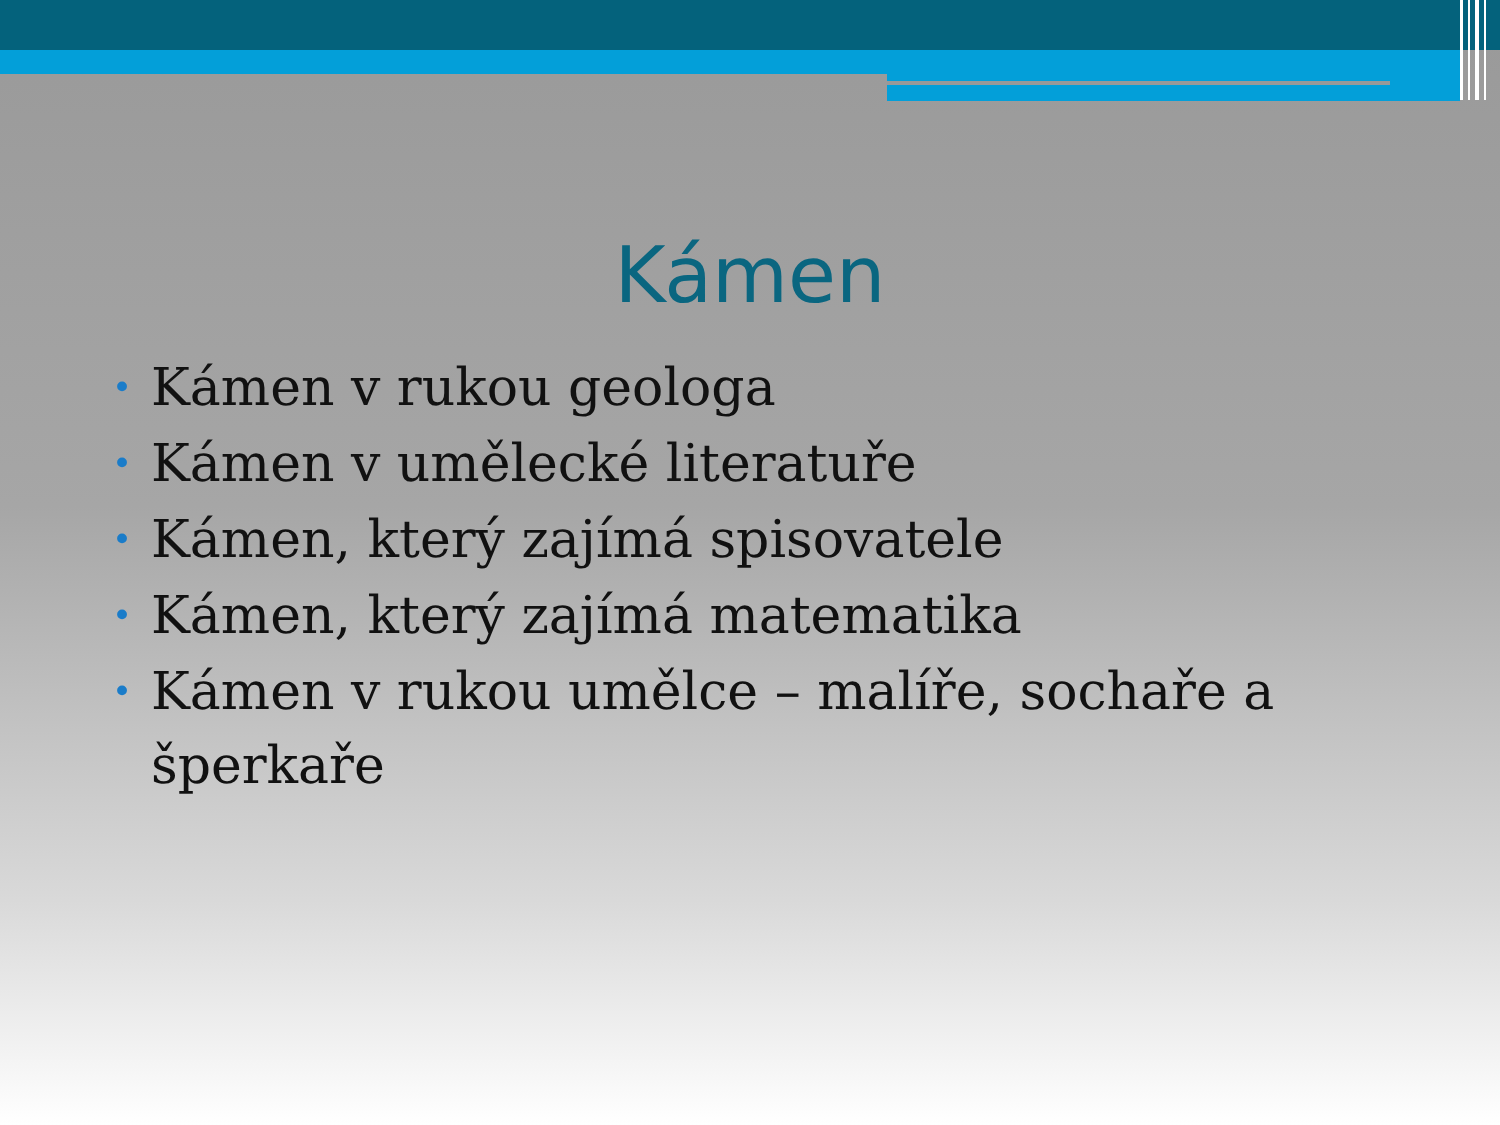Kámen
• Kámen v rukou geologa
• Kámen v umělecké literatuře
• Kámen, který zajímá spisovatele
• Kámen, který zajímá matematika
• Kámen v rukou umělce – malíře, sochaře a šperkaře